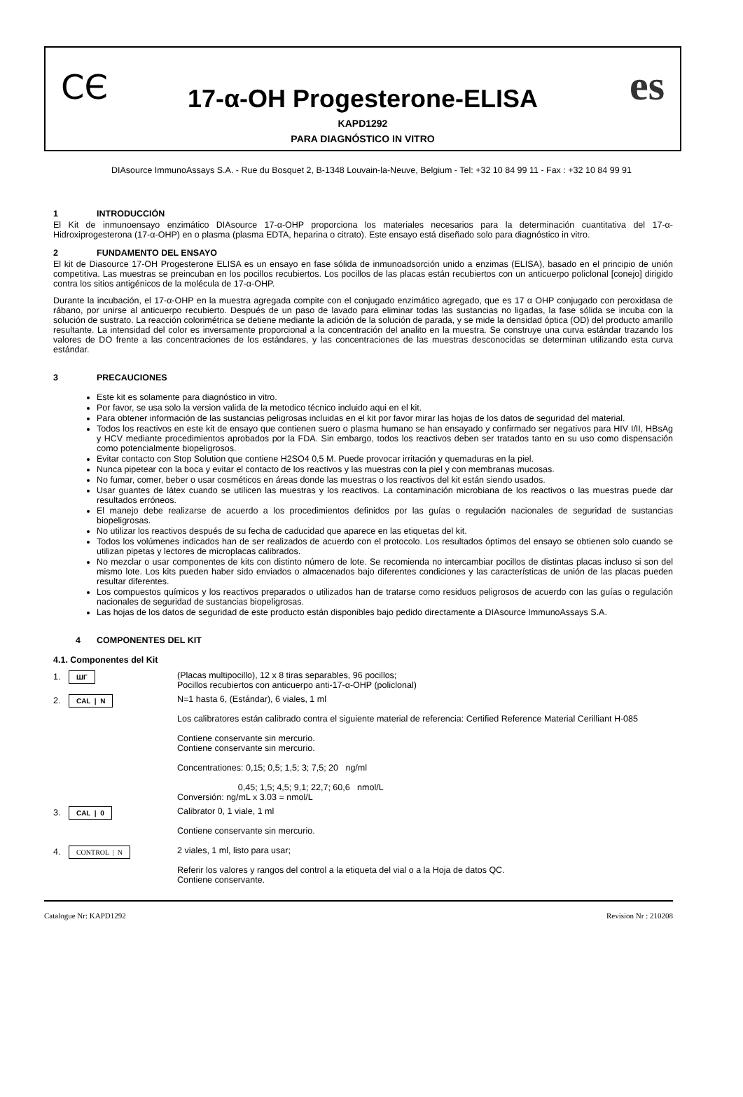CЄ es
17-α-OH Progesterone-ELISA
KAPD1292
PARA DIAGNÓSTICO IN VITRO
DIAsource ImmunoAssays S.A. - Rue du Bosquet 2, B-1348 Louvain-la-Neuve, Belgium - Tel: +32 10 84 99 11 - Fax : +32 10 84 99 91
1 INTRODUCCIÓN
El Kit de inmunoensayo enzimático DIAsource 17-α-OHP proporciona los materiales necesarios para la determinación cuantitativa del 17-α-Hidroxiprogesterona (17-α-OHP) en o plasma (plasma EDTA, heparina o citrato). Este ensayo está diseñado solo para diagnóstico in vitro.
2 FUNDAMENTO DEL ENSAYO
El kit de Diasource 17-OH Progesterone ELISA es un ensayo en fase sólida de inmunoadsorción unido a enzimas (ELISA), basado en el principio de unión competitiva. Las muestras se preincuban en los pocillos recubiertos. Los pocillos de las placas están recubiertos con un anticuerpo policlonal [conejo] dirigido contra los sitios antigénicos de la molécula de 17-α-OHP.
Durante la incubación, el 17-α-OHP en la muestra agregada compite con el conjugado enzimático agregado, que es 17 α OHP conjugado con peroxidasa de rábano, por unirse al anticuerpo recubierto. Después de un paso de lavado para eliminar todas las sustancias no ligadas, la fase sólida se incuba con la solución de sustrato. La reacción colorimétrica se detiene mediante la adición de la solución de parada, y se mide la densidad óptica (OD) del producto amarillo resultante. La intensidad del color es inversamente proporcional a la concentración del analito en la muestra. Se construye una curva estándar trazando los valores de DO frente a las concentraciones de los estándares, y las concentraciones de las muestras desconocidas se determinan utilizando esta curva estándar.
3 PRECAUCIONES
Este kit es solamente para diagnóstico in vitro.
Por favor, se usa solo la version valida de la metodico técnico incluido aqui en el kit.
Para obtener información de las sustancias peligrosas incluidas en el kit por favor mirar las hojas de los datos de seguridad del material.
Todos los reactivos en este kit de ensayo que contienen suero o plasma humano se han ensayado y confirmado ser negativos para HIV I/II, HBsAg y HCV mediante procedimientos aprobados por la FDA. Sin embargo, todos los reactivos deben ser tratados tanto en su uso como dispensación como potencialmente biopeligrosos.
Evitar contacto con Stop Solution que contiene H2SO4 0,5 M. Puede provocar irritación y quemaduras en la piel.
Nunca pipetear con la boca y evitar el contacto de los reactivos y las muestras con la piel y con membranas mucosas.
No fumar, comer, beber o usar cosméticos en áreas donde las muestras o los reactivos del kit están siendo usados.
Usar guantes de látex cuando se utilicen las muestras y los reactivos. La contaminación microbiana de los reactivos o las muestras puede dar resultados erróneos.
El manejo debe realizarse de acuerdo a los procedimientos definidos por las guías o regulación nacionales de seguridad de sustancias biopeligrosas.
No utilizar los reactivos después de su fecha de caducidad que aparece en las etiquetas del kit.
Todos los volúmenes indicados han de ser realizados de acuerdo con el protocolo. Los resultados óptimos del ensayo se obtienen solo cuando se utilizan pipetas y lectores de microplacas calibrados.
No mezclar o usar componentes de kits con distinto número de lote. Se recomienda no intercambiar pocillos de distintas placas incluso si son del mismo lote. Los kits pueden haber sido enviados o almacenados bajo diferentes condiciones y las características de unión de las placas pueden resultar diferentes.
Los compuestos químicos y los reactivos preparados o utilizados han de tratarse como residuos peligrosos de acuerdo con las guías o regulación nacionales de seguridad de sustancias biopeligrosas.
Las hojas de los datos de seguridad de este producto están disponibles bajo pedido directamente a DIAsource ImmunoAssays S.A.
4 COMPONENTES DEL KIT
4.1. Componentes del Kit
1. ШГ
(Placas multipocillo), 12 x 8 tiras separables, 96 pocillos;
Pocillos recubiertos con anticuerpo anti-17-α-OHP (policlonal)
2. CAL | N
N=1 hasta 6, (Estándar), 6 viales, 1 ml
Los calibratores están calibrado contra el siguiente material de referencia: Certified Reference Material Cerilliant H-085
Contiene conservante sin mercurio.
Contiene conservante sin mercurio.
Concentrationes: 0,15; 0,5; 1,5; 3; 7,5; 20 ng/ml
0,45; 1,5; 4,5; 9,1; 22,7; 60,6 nmol/L
Conversión: ng/mL x 3.03 = nmol/L
3. CAL | 0
Calibrator 0, 1 viale, 1 ml
Contiene conservante sin mercurio.
4. CONTROL | N
2 viales, 1 ml, listo para usar;
Referir los valores y rangos del control a la etiqueta del vial o a la Hoja de datos QC.
Contiene conservante.
Catalogue Nr: KAPD1292 Revision Nr : 210208